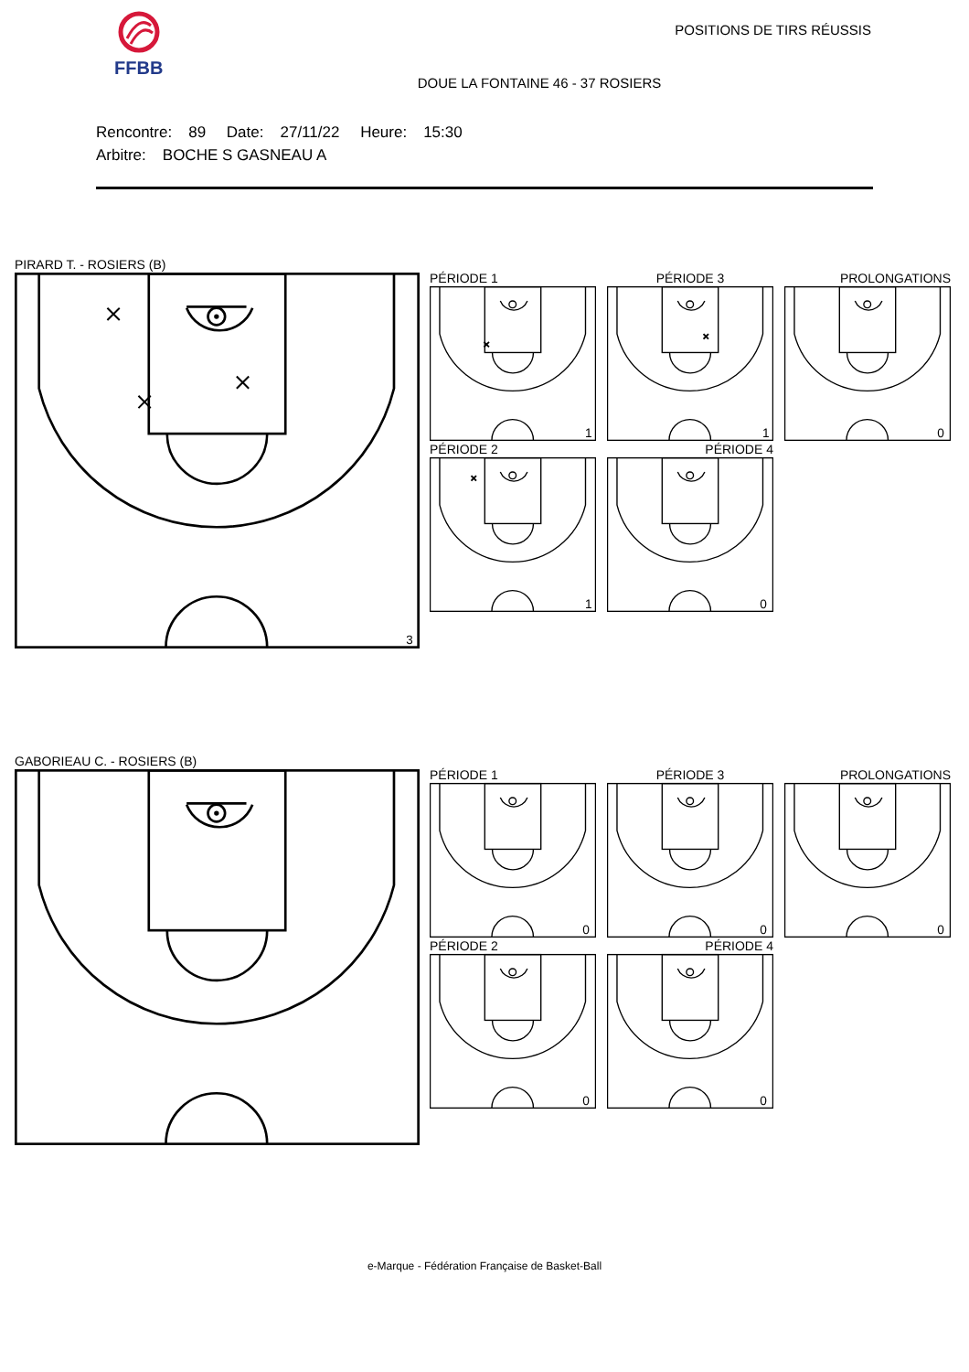FFBB
POSITIONS DE TIRS RÉUSSIS
DOUE LA FONTAINE 46 - 37 ROSIERS
Rencontre: 89 Date: 27/11/22 Heure: 15:30
Arbitre: BOCHE S GASNEAU A
PIRARD T. - ROSIERS (B)
3
PÉRIODE 1
PÉRIODE 3
PROLONGATIONS
1
1
0
PÉRIODE 2
PÉRIODE 4
1
0
GABORIEAU C. - ROSIERS (B)
PÉRIODE 1
PÉRIODE 3
PROLONGATIONS
0
0
0
PÉRIODE 2
PÉRIODE 4
0
0
e-Marque - Fédération Française de Basket-Ball